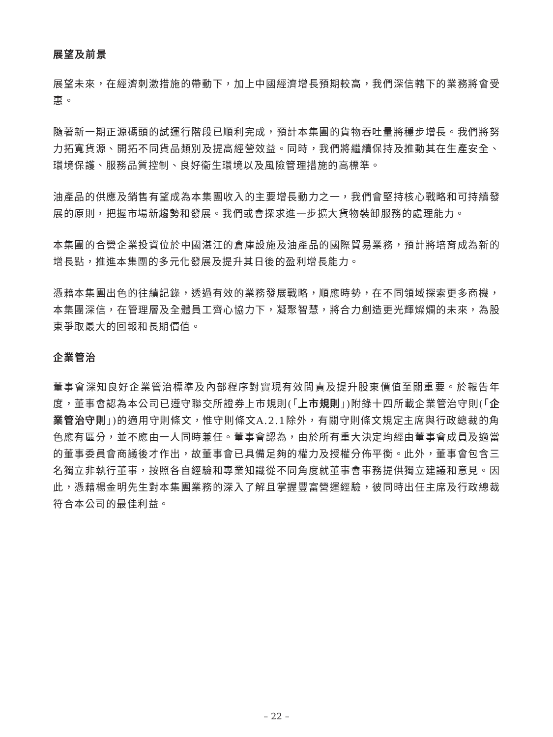展望及前景
展望未來，在經濟刺激措施的帶動下，加上中國經濟增長預期較高，我們深信轄下的業務將會受惠。
隨著新一期正源碼頭的試運行階段已順利完成，預計本集團的貨物吞吐量將穩步增長。我們將努力拓寬貨源、開拓不同貨品類別及提高經營效益。同時，我們將繼續保持及推動其在生產安全、環境保護、服務品質控制、良好衞生環境以及風險管理措施的高標準。
油產品的供應及銷售有望成為本集團收入的主要增長動力之一，我們會堅持核心戰略和可持續發展的原則，把握市場新趨勢和發展。我們或會探求進一步擴大貨物裝卸服務的處理能力。
本集團的合營企業投資位於中國湛江的倉庫設施及油產品的國際貿易業務，預計將培育成為新的增長點，推進本集團的多元化發展及提升其日後的盈利增長能力。
憑藉本集團出色的往績記錄，透過有效的業務發展戰略，順應時勢，在不同領域探索更多商機，本集團深信，在管理層及全體員工齊心協力下，凝聚智慧，將合力創造更光輝燦爛的未來，為股東爭取最大的回報和長期價值。
企業管治
董事會深知良好企業管治標準及內部程序對實現有效問責及提升股東價值至關重要。於報告年度，董事會認為本公司已遵守聯交所證券上市規則(「上市規則」)附錄十四所載企業管治守則(「企業管治守則」)的適用守則條文，惟守則條文A.2.1除外，有關守則條文規定主席與行政總裁的角色應有區分，並不應由一人同時兼任。董事會認為，由於所有重大決定均經由董事會成員及適當的董事委員會商議後才作出，故董事會已具備足夠的權力及授權分佈平衡。此外，董事會包含三名獨立非執行董事，按照各自經驗和專業知識從不同角度就董事會事務提供獨立建議和意見。因此，憑藉楊金明先生對本集團業務的深入了解且掌握豐富營運經驗，彼同時出任主席及行政總裁符合本公司的最佳利益。
– 22 –